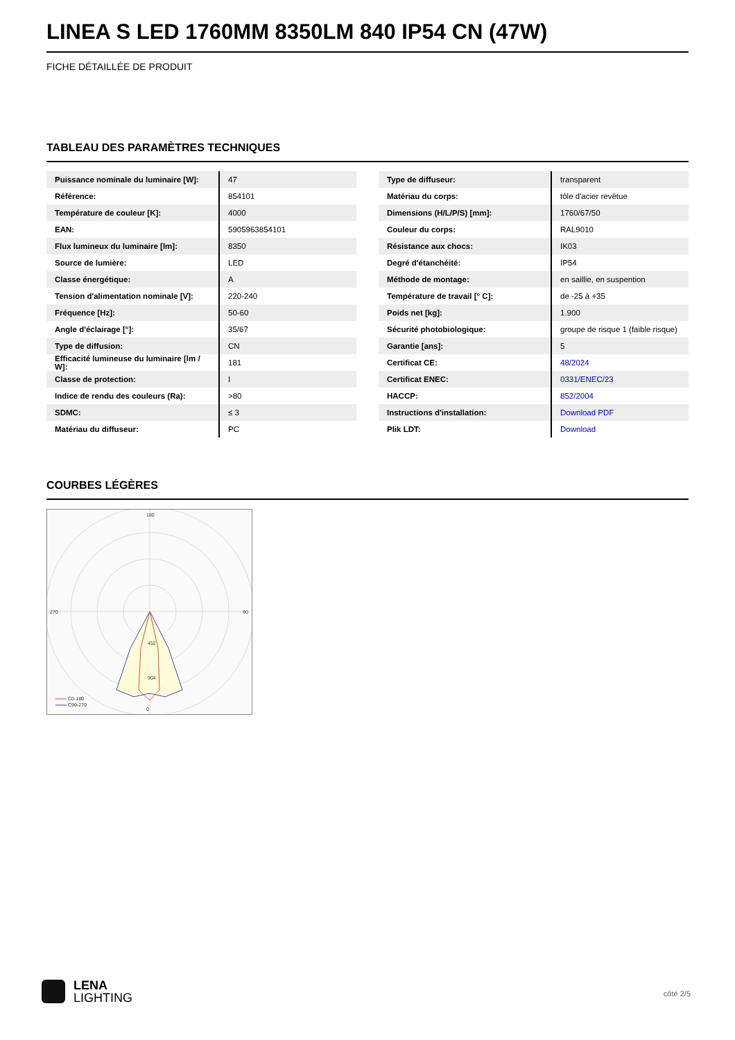LINEA S LED 1760MM 8350LM 840 IP54 CN (47W)
FICHE DÉTAILLÉE DE PRODUIT
TABLEAU DES PARAMÈTRES TECHNIQUES
| Puissance nominale du luminaire [W]: | 47 |
| Référence: | 854101 |
| Température de couleur [K]: | 4000 |
| EAN: | 5905963854101 |
| Flux lumineux du luminaire [lm]: | 8350 |
| Source de lumière: | LED |
| Classe énergétique: | A |
| Tension d'alimentation nominale [V]: | 220-240 |
| Fréquence [Hz]: | 50-60 |
| Angle d'éclairage [°]: | 35/67 |
| Type de diffusion: | CN |
| Efficacité lumineuse du luminaire [lm / W]: | 181 |
| Classe de protection: | I |
| Indice de rendu des couleurs (Ra): | >80 |
| SDMC: | ≤ 3 |
| Matériau du diffuseur: | PC |
| Type de diffuseur: | transparent |
| Matériau du corps: | tôle d'acier revêtue |
| Dimensions (H/L/P/S) [mm]: | 1760/67/50 |
| Couleur du corps: | RAL9010 |
| Résistance aux chocs: | IK03 |
| Degré d'étanchéité: | IP54 |
| Méthode de montage: | en saillie, en suspention |
| Température de travail [° C]: | de -25 à +35 |
| Poids net [kg]: | 1.900 |
| Sécurité photobiologique: | groupe de risque 1 (faible risque) |
| Garantie [ans]: | 5 |
| Certificat CE: | 48/2024 |
| Certificat ENEC: | 0331/ENEC/23 |
| HACCP: | 852/2004 |
| Instructions d'installation: | Download PDF |
| Plik LDT: | Download |
COURBES LÉGÈRES
180
0
270
90
452
904
C0-180
C90-270
LENA
LIGHTING
côté 2/5